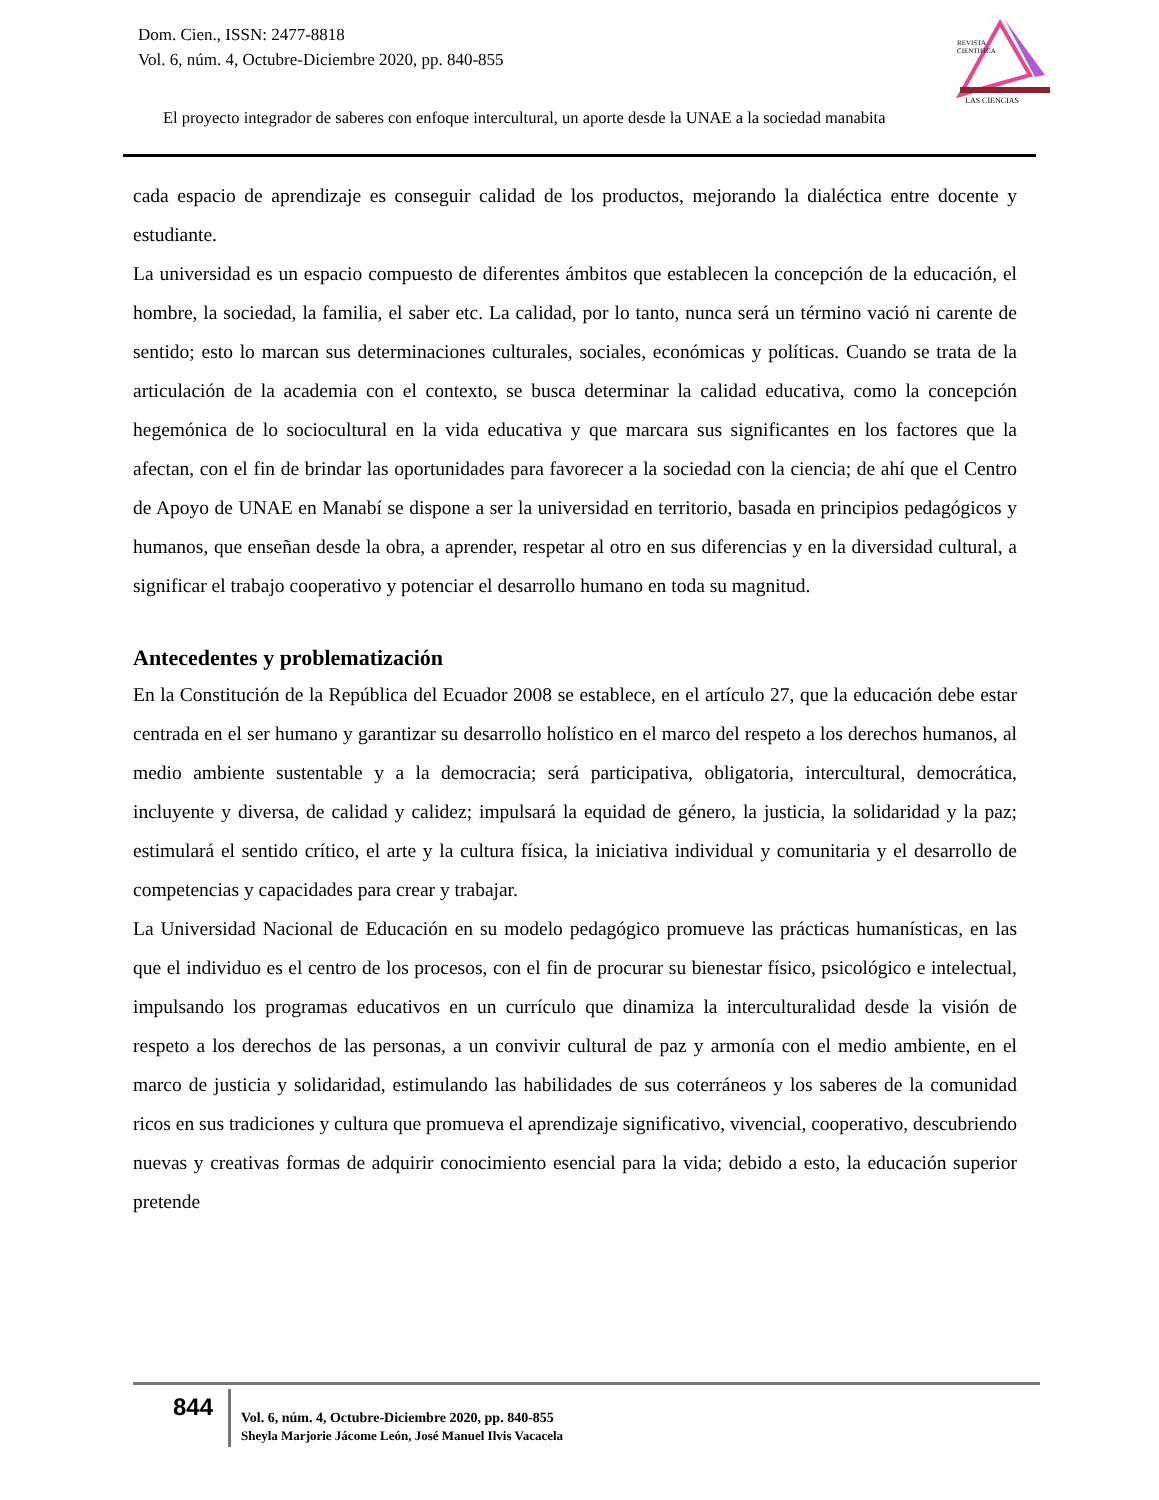Dom. Cien., ISSN: 2477-8818
Vol. 6, núm. 4, Octubre-Diciembre 2020, pp. 840-855
REVISTA
CIENTIFICA
LAS CIENCIAS
El proyecto integrador de saberes con enfoque intercultural, un aporte desde la UNAE a la sociedad manabita
cada espacio de aprendizaje es conseguir calidad de los productos, mejorando la dialéctica entre docente y estudiante.
La universidad es un espacio compuesto de diferentes ámbitos que establecen la concepción de la educación, el hombre, la sociedad, la familia, el saber etc. La calidad, por lo tanto, nunca será un término vació ni carente de sentido; esto lo marcan sus determinaciones culturales, sociales, económicas y políticas. Cuando se trata de la articulación de la academia con el contexto, se busca determinar la calidad educativa, como la concepción hegemónica de lo sociocultural en la vida educativa y que marcara sus significantes en los factores que la afectan, con el fin de brindar las oportunidades para favorecer a la sociedad con la ciencia; de ahí que el Centro de Apoyo de UNAE en Manabí se dispone a ser la universidad en territorio, basada en principios pedagógicos y humanos, que enseñan desde la obra, a aprender, respetar al otro en sus diferencias y en la diversidad cultural, a significar el trabajo cooperativo y potenciar el desarrollo humano en toda su magnitud.
Antecedentes y problematización
En la Constitución de la República del Ecuador 2008 se establece, en el artículo 27, que la educación debe estar centrada en el ser humano y garantizar su desarrollo holístico en el marco del respeto a los derechos humanos, al medio ambiente sustentable y a la democracia; será participativa, obligatoria, intercultural, democrática, incluyente y diversa, de calidad y calidez; impulsará la equidad de género, la justicia, la solidaridad y la paz; estimulará el sentido crítico, el arte y la cultura física, la iniciativa individual y comunitaria y el desarrollo de competencias y capacidades para crear y trabajar.
La Universidad Nacional de Educación en su modelo pedagógico promueve las prácticas humanísticas, en las que el individuo es el centro de los procesos, con el fin de procurar su bienestar físico, psicológico e intelectual, impulsando los programas educativos en un currículo que dinamiza la interculturalidad desde la visión de respeto a los derechos de las personas, a un convivir cultural de paz y armonía con el medio ambiente, en el marco de justicia y solidaridad, estimulando las habilidades de sus coterráneos y los saberes de la comunidad ricos en sus tradiciones y cultura que promueva el aprendizaje significativo, vivencial, cooperativo, descubriendo nuevas y creativas formas de adquirir conocimiento esencial para la vida; debido a esto, la educación superior pretende
844
Vol. 6, núm. 4, Octubre-Diciembre 2020, pp. 840-855
Sheyla Marjorie Jácome León, José Manuel Ilvis Vacacela